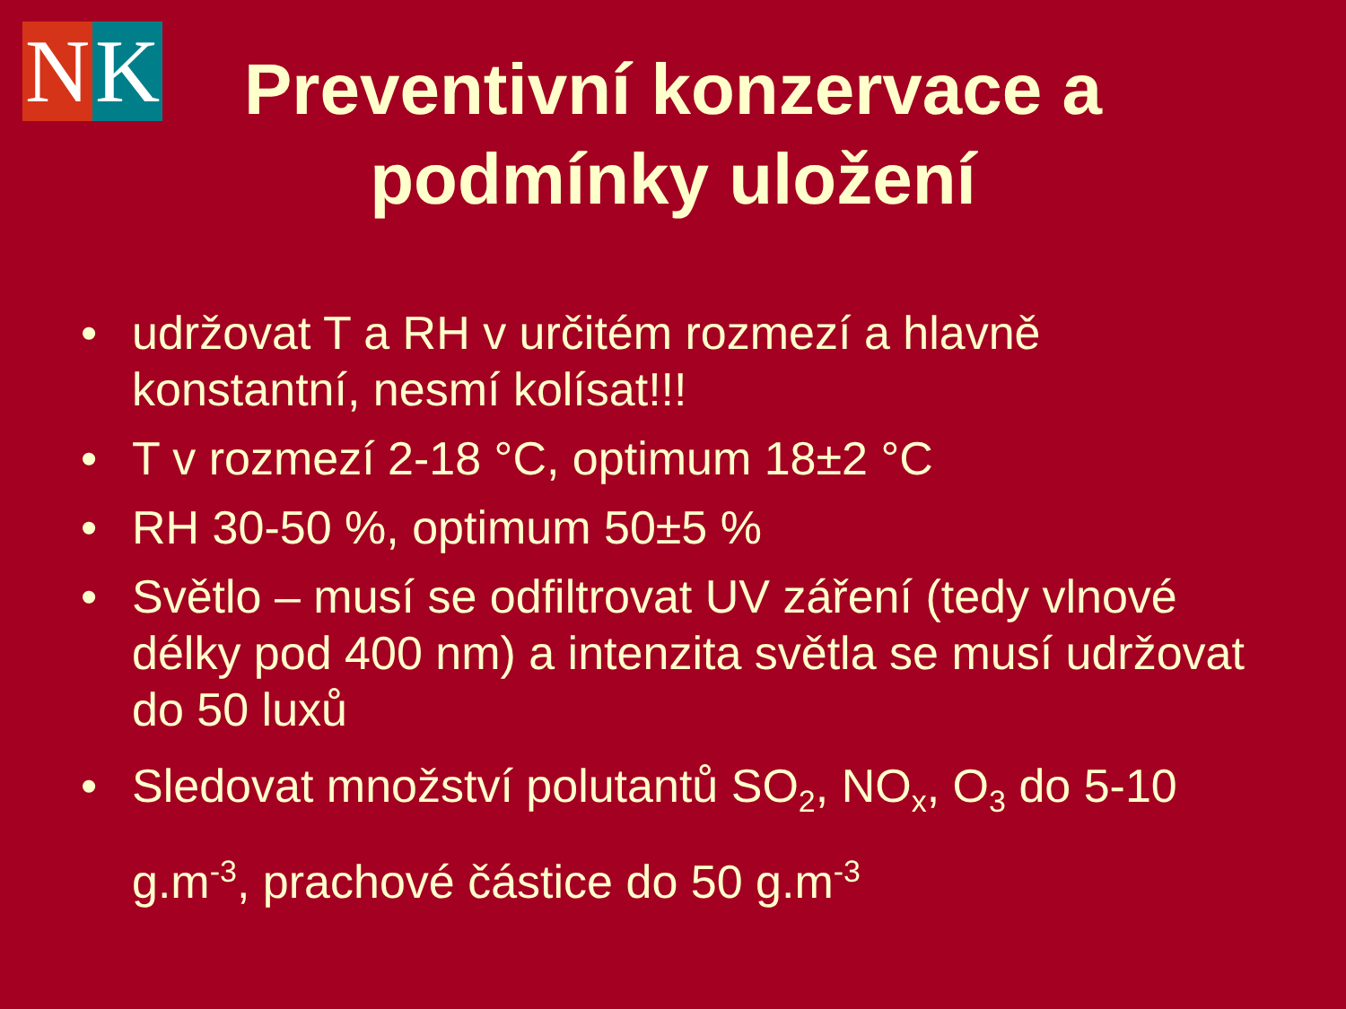N K
Preventivní konzervace a podmínky uložení
• udržovat T a RH v určitém rozmezí a hlavně konstantní, nesmí kolísat!!!
• T v rozmezí 2-18 °C, optimum 18±2 °C
• RH 30-50 %, optimum 50±5 %
• Světlo – musí se odfiltrovat UV záření (tedy vlnové délky pod 400 nm) a intenzita světla se musí udržovat do 50 luxů
• Sledovat množství polutantů SO<sub>2</sub>, NO<sub>x</sub>, O<sub>3</sub> do 5-10 g.m<sup>-3</sup>, prachové částice do 50 g.m<sup>-3</sup>